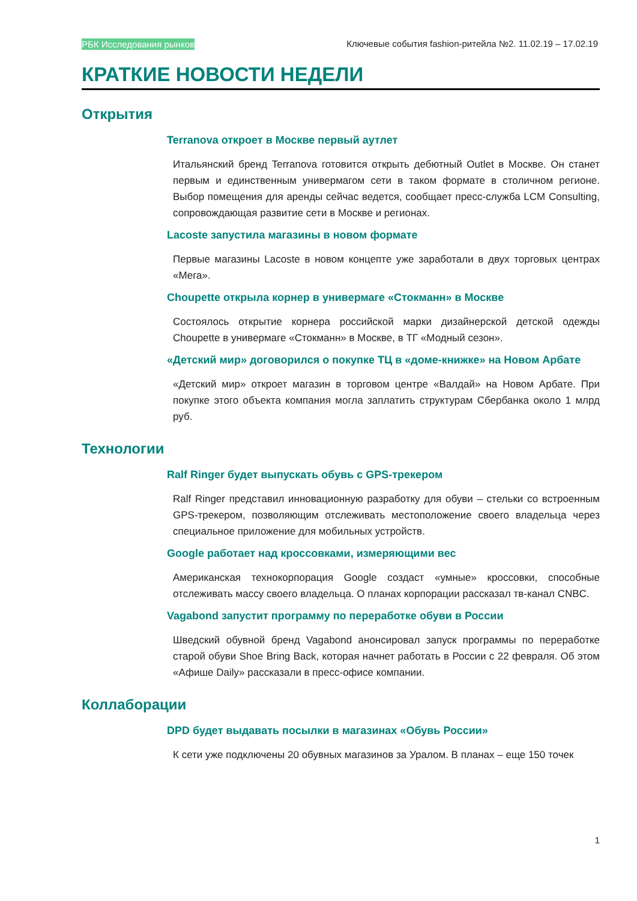РБК Исследования рынков Ключевые события fashion-ритейла №2. 11.02.19 – 17.02.19
КРАТКИЕ НОВОСТИ НЕДЕЛИ
Открытия
Terranova откроет в Москве первый аутлет
Итальянский бренд Terranova готовится открыть дебютный Outlet в Москве. Он станет первым и единственным универмагом сети в таком формате в столичном регионе. Выбор помещения для аренды сейчас ведется, сообщает пресс-служба LCM Consulting, сопровождающая развитие сети в Москве и регионах.
Lacoste запустила магазины в новом формате
Первые магазины Lacoste в новом концепте уже заработали в двух торговых центрах «Мега».
Choupette открыла корнер в универмаге «Стокманн» в Москве
Состоялось открытие корнера российской марки дизайнерской детской одежды Choupette в универмаге «Стокманн» в Москве, в ТГ «Модный сезон».
«Детский мир» договорился о покупке ТЦ в «доме-книжке» на Новом Арбате
«Детский мир» откроет магазин в торговом центре «Валдай» на Новом Арбате. При покупке этого объекта компания могла заплатить структурам Сбербанка около 1 млрд руб.
Технологии
Ralf Ringer будет выпускать обувь с GPS-трекером
Ralf Ringer представил инновационную разработку для обуви – стельки со встроенным GPS-трекером, позволяющим отслеживать местоположение своего владельца через специальное приложение для мобильных устройств.
Google работает над кроссовками, измеряющими вес
Американская технокорпорация Google создаст «умные» кроссовки, способные отслеживать массу своего владельца. О планах корпорации рассказал тв-канал CNBC.
Vagabond запустит программу по переработке обуви в России
Шведский обувной бренд Vagabond анонсировал запуск программы по переработке старой обуви Shoe Bring Back, которая начнет работать в России с 22 февраля. Об этом «Афише Daily» рассказали в пресс-офисе компании.
Коллаборации
DPD будет выдавать посылки в магазинах «Обувь России»
К сети уже подключены 20 обувных магазинов за Уралом. В планах – еще 150 точек
1